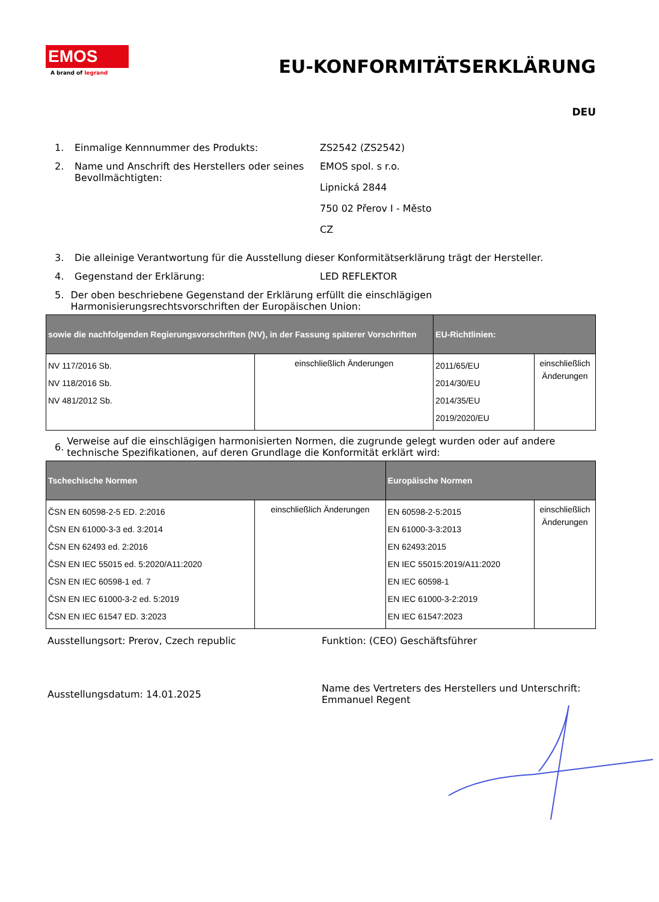EMOS
A brand of legrand
EU-KONFORMITÄTSERKLÄRUNG
DEU
1. Einmalige Kennnummer des Produkts: ZS2542 (ZS2542)
2. Name und Anschrift des Herstellers oder seines Bevollmächtigten:
EMOS spol. s r.o.
Lipnická 2844
750 02 Přerov I - Město
CZ
3. Die alleinige Verantwortung für die Ausstellung dieser Konformitätserklärung trägt der Hersteller.
4. Gegenstand der Erklärung: LED REFLEKTOR
5. Der oben beschriebene Gegenstand der Erklärung erfüllt die einschlägigen Harmonisierungsrechtsvorschriften der Europäischen Union:
| sowie die nachfolgenden Regierungsvorschriften (NV), in der Fassung späterer Vorschriften | | EU-Richtlinien: | |
| --- | --- | --- | --- |
| NV 117/2016 Sb. NV 118/2016 Sb. NV 481/2012 Sb. | einschließlich Änderungen | 2011/65/EU 2014/30/EU 2014/35/EU 2019/2020/EU | einschließlich Änderungen |
6.
Verweise auf die einschlägigen harmonisierten Normen, die zugrunde gelegt wurden oder auf andere technische Spezifikationen, auf deren Grundlage die Konformität erklärt wird:
| Tschechische Normen | | Europäische Normen | |
| --- | --- | --- | --- |
| ČSN EN 60598-2-5 ED. 2:2016 ČSN EN 61000-3-3 ed. 3:2014 ČSN EN 62493 ed. 2:2016 ČSN EN IEC 55015 ed. 5:2020/A11:2020 ČSN EN IEC 60598-1 ed. 7 ČSN EN IEC 61000-3-2 ed. 5:2019 ČSN EN IEC 61547 ED. 3:2023 | einschließlich Änderungen | EN 60598-2-5:2015 EN 61000-3-3:2013 EN 62493:2015 EN IEC 55015:2019/A11:2020 EN IEC 60598-1 EN IEC 61000-3-2:2019 EN IEC 61547:2023 | einschließlich Änderungen |
Ausstellungsort: Prerov, Czech republic Funktion: (CEO) Geschäftsführer
Ausstellungsdatum: 14.01.2025
Name des Vertreters des Herstellers und Unterschrift:
Emmanuel Regent